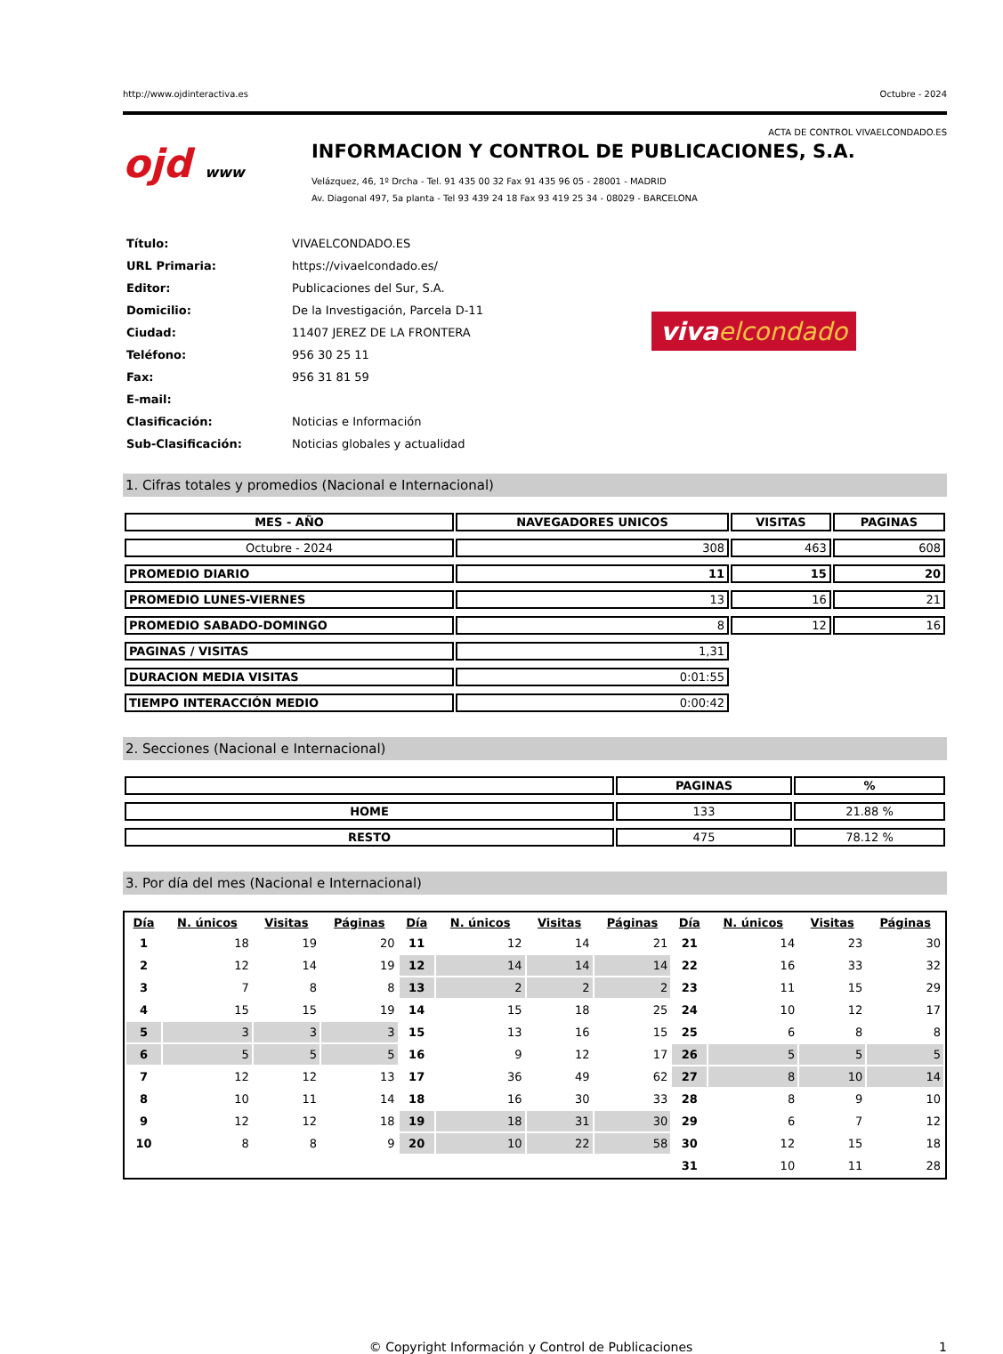http://www.ojdinteractiva.es Octubre - 2024
ACTA DE CONTROL VIVAELCONDADO.ES
ojd www
INFORMACION Y CONTROL DE PUBLICACIONES, S.A.
Velázquez, 46, 1º Drcha - Tel. 91 435 00 32 Fax 91 435 96 05 - 28001 - MADRID
Av. Diagonal 497, 5a planta - Tel 93 439 24 18 Fax 93 419 25 34 - 08029 - BARCELONA
| Título: | VIVAELCONDADO.ES |
| URL Primaria: | https://vivaelcondado.es/ |
| Editor: | Publicaciones del Sur, S.A. |
| Domicilio: | De la Investigación, Parcela D-11 |
| Ciudad: | 11407 JEREZ DE LA FRONTERA |
| Teléfono: | 956 30 25 11 |
| Fax: | 956 31 81 59 |
| E-mail: | |
| Clasificación: | Noticias e Información |
| Sub-Clasificación: | Noticias globales y actualidad |
viva elcondado
1. Cifras totales y promedios (Nacional e Internacional)
| MES - AÑO | NAVEGADORES UNICOS | VISITAS | PAGINAS |
| --- | --- | --- | --- |
| Octubre - 2024 | 308 | 463 | 608 |
| PROMEDIO DIARIO | 11 | 15 | 20 |
| PROMEDIO LUNES-VIERNES | 13 | 16 | 21 |
| PROMEDIO SABADO-DOMINGO | 8 | 12 | 16 |
| PAGINAS / VISITAS | 1,31 | | |
| DURACION MEDIA VISITAS | 0:01:55 | | |
| TIEMPO INTERACCIÓN MEDIO | 0:00:42 | | |
2. Secciones (Nacional e Internacional)
| | PAGINAS | % |
| --- | --- | --- |
| HOME | 133 | 21.88 % |
| RESTO | 475 | 78.12 % |
3. Por día del mes (Nacional e Internacional)
| Día | N. únicos | Visitas | Páginas | Día | N. únicos | Visitas | Páginas | Día | N. únicos | Visitas | Páginas |
| --- | --- | --- | --- | --- | --- | --- | --- | --- | --- | --- | --- |
| 1 | 18 | 19 | 20 | 11 | 12 | 14 | 21 | 21 | 14 | 23 | 30 |
| 2 | 12 | 14 | 19 | 12 | 14 | 14 | 14 | 22 | 16 | 33 | 32 |
| 3 | 7 | 8 | 8 | 13 | 2 | 2 | 2 | 23 | 11 | 15 | 29 |
| 4 | 15 | 15 | 19 | 14 | 15 | 18 | 25 | 24 | 10 | 12 | 17 |
| 5 | 3 | 3 | 3 | 15 | 13 | 16 | 15 | 25 | 6 | 8 | 8 |
| 6 | 5 | 5 | 5 | 16 | 9 | 12 | 17 | 26 | 5 | 5 | 5 |
| 7 | 12 | 12 | 13 | 17 | 36 | 49 | 62 | 27 | 8 | 10 | 14 |
| 8 | 10 | 11 | 14 | 18 | 16 | 30 | 33 | 28 | 8 | 9 | 10 |
| 9 | 12 | 12 | 18 | 19 | 18 | 31 | 30 | 29 | 6 | 7 | 12 |
| 10 | 8 | 8 | 9 | 20 | 10 | 22 | 58 | 30 | 12 | 15 | 18 |
| | | | | | | | | 31 | 10 | 11 | 28 |
© Copyright Información y Control de Publicaciones 1